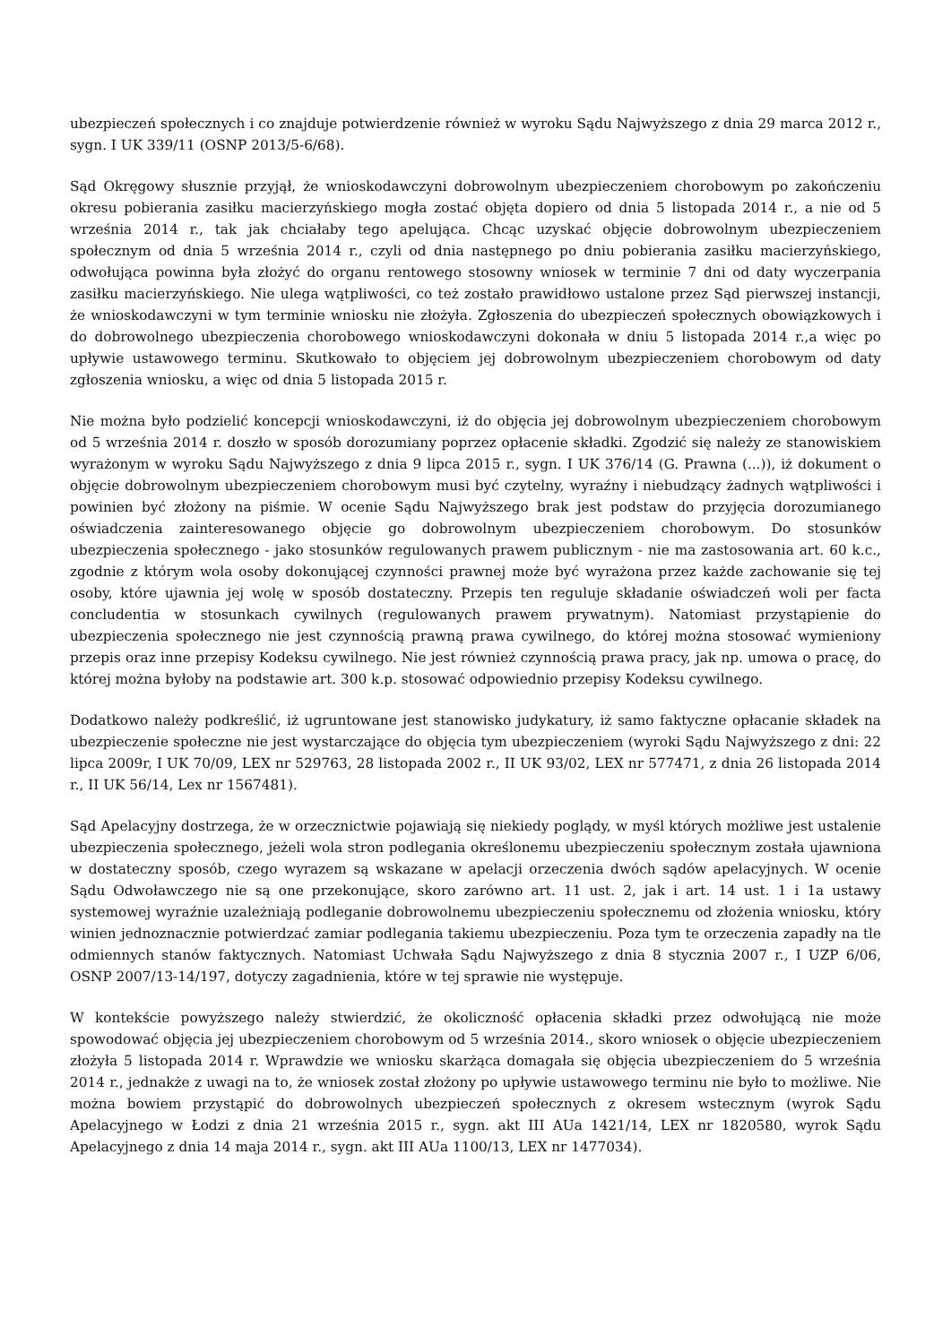ubezpieczeń społecznych i co znajduje potwierdzenie również w wyroku Sądu Najwyższego z dnia 29 marca 2012 r., sygn. I UK 339/11 (OSNP 2013/5-6/68).
Sąd Okręgowy słusznie przyjął, że wnioskodawczyni dobrowolnym ubezpieczeniem chorobowym po zakończeniu okresu pobierania zasiłku macierzyńskiego mogła zostać objęta dopiero od dnia 5 listopada 2014 r., a nie od 5 września 2014 r., tak jak chciałaby tego apelująca. Chcąc uzyskać objęcie dobrowolnym ubezpieczeniem społecznym od dnia 5 września 2014 r., czyli od dnia następnego po dniu pobierania zasiłku macierzyńskiego, odwołująca powinna była złożyć do organu rentowego stosowny wniosek w terminie 7 dni od daty wyczerpania zasiłku macierzyńskiego. Nie ulega wątpliwości, co też zostało prawidłowo ustalone przez Sąd pierwszej instancji, że wnioskodawczyni w tym terminie wniosku nie złożyła. Zgłoszenia do ubezpieczeń społecznych obowiązkowych i do dobrowolnego ubezpieczenia chorobowego wnioskodawczyni dokonała w dniu 5 listopada 2014 r.,a więc po upływie ustawowego terminu. Skutkowało to objęciem jej dobrowolnym ubezpieczeniem chorobowym od daty zgłoszenia wniosku, a więc od dnia 5 listopada 2015 r.
Nie można było podzielić koncepcji wnioskodawczyni, iż do objęcia jej dobrowolnym ubezpieczeniem chorobowym od 5 września 2014 r. doszło w sposób dorozumiany poprzez opłacenie składki. Zgodzić się należy ze stanowiskiem wyrażonym w wyroku Sądu Najwyższego z dnia 9 lipca 2015 r., sygn. I UK 376/14 (G. Prawna (...)), iż dokument o objęcie dobrowolnym ubezpieczeniem chorobowym musi być czytelny, wyraźny i niebudzący żadnych wątpliwości i powinien być złożony na piśmie. W ocenie Sądu Najwyższego brak jest podstaw do przyjęcia dorozumianego oświadczenia zainteresowanego objęcie go dobrowolnym ubezpieczeniem chorobowym. Do stosunków ubezpieczenia społecznego - jako stosunków regulowanych prawem publicznym - nie ma zastosowania art. 60 k.c., zgodnie z którym wola osoby dokonującej czynności prawnej może być wyrażona przez każde zachowanie się tej osoby, które ujawnia jej wolę w sposób dostateczny. Przepis ten reguluje składanie oświadczeń woli per facta concludentia w stosunkach cywilnych (regulowanych prawem prywatnym). Natomiast przystąpienie do ubezpieczenia społecznego nie jest czynnością prawną prawa cywilnego, do której można stosować wymieniony przepis oraz inne przepisy Kodeksu cywilnego. Nie jest również czynnością prawa pracy, jak np. umowa o pracę, do której można byłoby na podstawie art. 300 k.p. stosować odpowiednio przepisy Kodeksu cywilnego.
Dodatkowo należy podkreślić, iż ugruntowane jest stanowisko judykatury, iż samo faktyczne opłacanie składek na ubezpieczenie społeczne nie jest wystarczające do objęcia tym ubezpieczeniem (wyroki Sądu Najwyższego z dni: 22 lipca 2009r, I UK 70/09, LEX nr 529763, 28 listopada 2002 r., II UK 93/02, LEX nr 577471, z dnia 26 listopada 2014 r., II UK 56/14, Lex nr 1567481).
Sąd Apelacyjny dostrzega, że w orzecznictwie pojawiają się niekiedy poglądy, w myśl których możliwe jest ustalenie ubezpieczenia społecznego, jeżeli wola stron podlegania określonemu ubezpieczeniu społecznym została ujawniona w dostateczny sposób, czego wyrazem są wskazane w apelacji orzeczenia dwóch sądów apelacyjnych. W ocenie Sądu Odwoławczego nie są one przekonujące, skoro zarówno art. 11 ust. 2, jak i art. 14 ust. 1 i 1a ustawy systemowej wyraźnie uzależniają podleganie dobrowolnemu ubezpieczeniu społecznemu od złożenia wniosku, który winien jednoznacznie potwierdzać zamiar podlegania takiemu ubezpieczeniu. Poza tym te orzeczenia zapadły na tle odmiennych stanów faktycznych. Natomiast Uchwała Sądu Najwyższego z dnia 8 stycznia 2007 r., I UZP 6/06, OSNP 2007/13-14/197, dotyczy zagadnienia, które w tej sprawie nie występuje.
W kontekście powyższego należy stwierdzić, że okoliczność opłacenia składki przez odwołującą nie może spowodować objęcia jej ubezpieczeniem chorobowym od 5 września 2014., skoro wniosek o objęcie ubezpieczeniem złożyła 5 listopada 2014 r. Wprawdzie we wniosku skarżąca domagała się objęcia ubezpieczeniem do 5 września 2014 r., jednakże z uwagi na to, że wniosek został złożony po upływie ustawowego terminu nie było to możliwe. Nie można bowiem przystąpić do dobrowolnych ubezpieczeń społecznych z okresem wstecznym (wyrok Sądu Apelacyjnego w Łodzi z dnia 21 września 2015 r., sygn. akt III AUa 1421/14, LEX nr 1820580, wyrok Sądu Apelacyjnego z dnia 14 maja 2014 r., sygn. akt III AUa 1100/13, LEX nr 1477034).